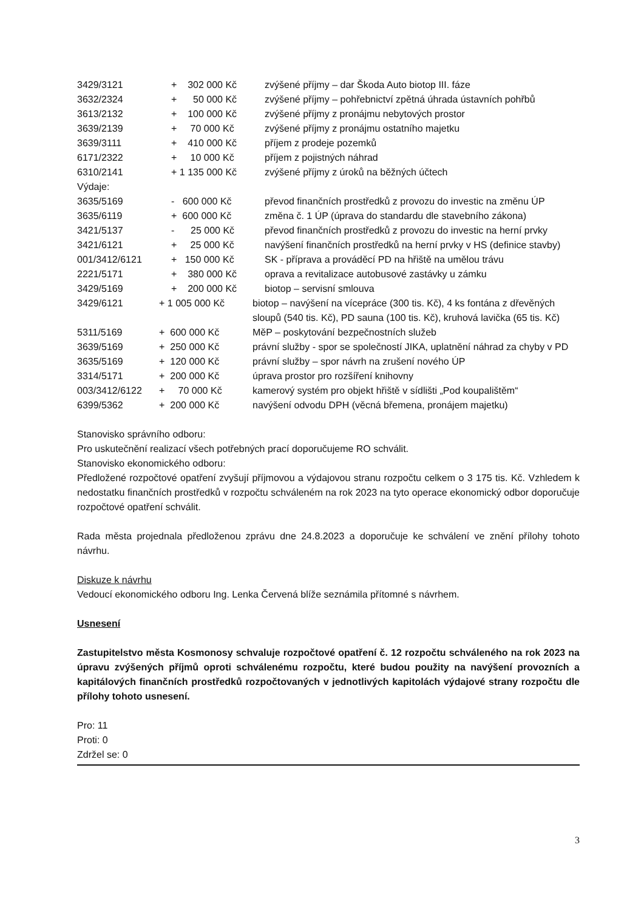3429/3121 + 302 000 Kč zvýšené příjmy – dar Škoda Auto biotop III. fáze
3632/2324 + 50 000 Kč zvýšené příjmy – pohřebnictví zpětná úhrada ústavních pohřbů
3613/2132 + 100 000 Kč zvýšené příjmy z pronájmu nebytových prostor
3639/2139 + 70 000 Kč zvýšené příjmy z pronájmu ostatního majetku
3639/3111 + 410 000 Kč příjem z prodeje pozemků
6171/2322 + 10 000 Kč příjem z pojistných náhrad
6310/2141 + 1 135 000 Kč zvýšené příjmy z úroků na běžných účtech
Výdaje:
3635/5169 - 600 000 Kč převod finančních prostředků z provozu do investic na změnu ÚP
3635/6119 + 600 000 Kč změna č. 1 ÚP (úprava do standardu dle stavebního zákona)
3421/5137 - 25 000 Kč převod finančních prostředků z provozu do investic na herní prvky
3421/6121 + 25 000 Kč navýšení finančních prostředků na herní prvky v HS (definice stavby)
001/3412/6121 + 150 000 Kč SK - příprava a prováděcí PD na hřiště na umělou trávu
2221/5171 + 380 000 Kč oprava a revitalizace autobusové zastávky u zámku
3429/5169 + 200 000 Kč biotop – servisní smlouva
3429/6121 + 1 005 000 Kč biotop – navýšení na vícepráce (300 tis. Kč), 4 ks fontána z dřevěných sloupů (540 tis. Kč), PD sauna (100 tis. Kč), kruhová lavička (65 tis. Kč)
5311/5169 + 600 000 Kč MěP – poskytování bezpečnostních služeb
3639/5169 + 250 000 Kč právní služby - spor se společností JIKA, uplatnění náhrad za chyby v PD
3635/5169 + 120 000 Kč právní služby – spor návrh na zrušení nového ÚP
3314/5171 + 200 000 Kč úprava prostor pro rozšíření knihovny
003/3412/6122 + 70 000 Kč kamerový systém pro objekt hřiště v sídlišti „Pod koupalištěm“
6399/5362 + 200 000 Kč navýšení odvodu DPH (věcná břemena, pronájem majetku)
Stanovisko správního odboru:
Pro uskutečnění realizací všech potřebných prací doporučujeme RO schválit.
Stanovisko ekonomického odboru:
Předložené rozpočtové opatření zvyšují příjmovou a výdajovou stranu rozpočtu celkem o 3 175 tis. Kč. Vzhledem k nedostatku finančních prostředků v rozpočtu schváleném na rok 2023 na tyto operace ekonomický odbor doporučuje rozpočtové opatření schválit.
Rada města projednala předloženou zprávu dne 24.8.2023 a doporučuje ke schválení ve znění přílohy tohoto návrhu.
Diskuze k návrhu
Vedoucí ekonomického odboru Ing. Lenka Červená blíže seznámila přítomné s návrhem.
Usnesení
Zastupitelstvo města Kosmonosy schvaluje rozpočtové opatření č. 12 rozpočtu schváleného na rok 2023 na úpravu zvýšených příjmů oproti schválenému rozpočtu, které budou použity na navýšení provozních a kapitálových finančních prostředků rozpočtovaných v jednotlivých kapitolách výdajové strany rozpočtu dle přílohy tohoto usnesení.
Pro: 11
Proti: 0
Zdržel se: 0
3